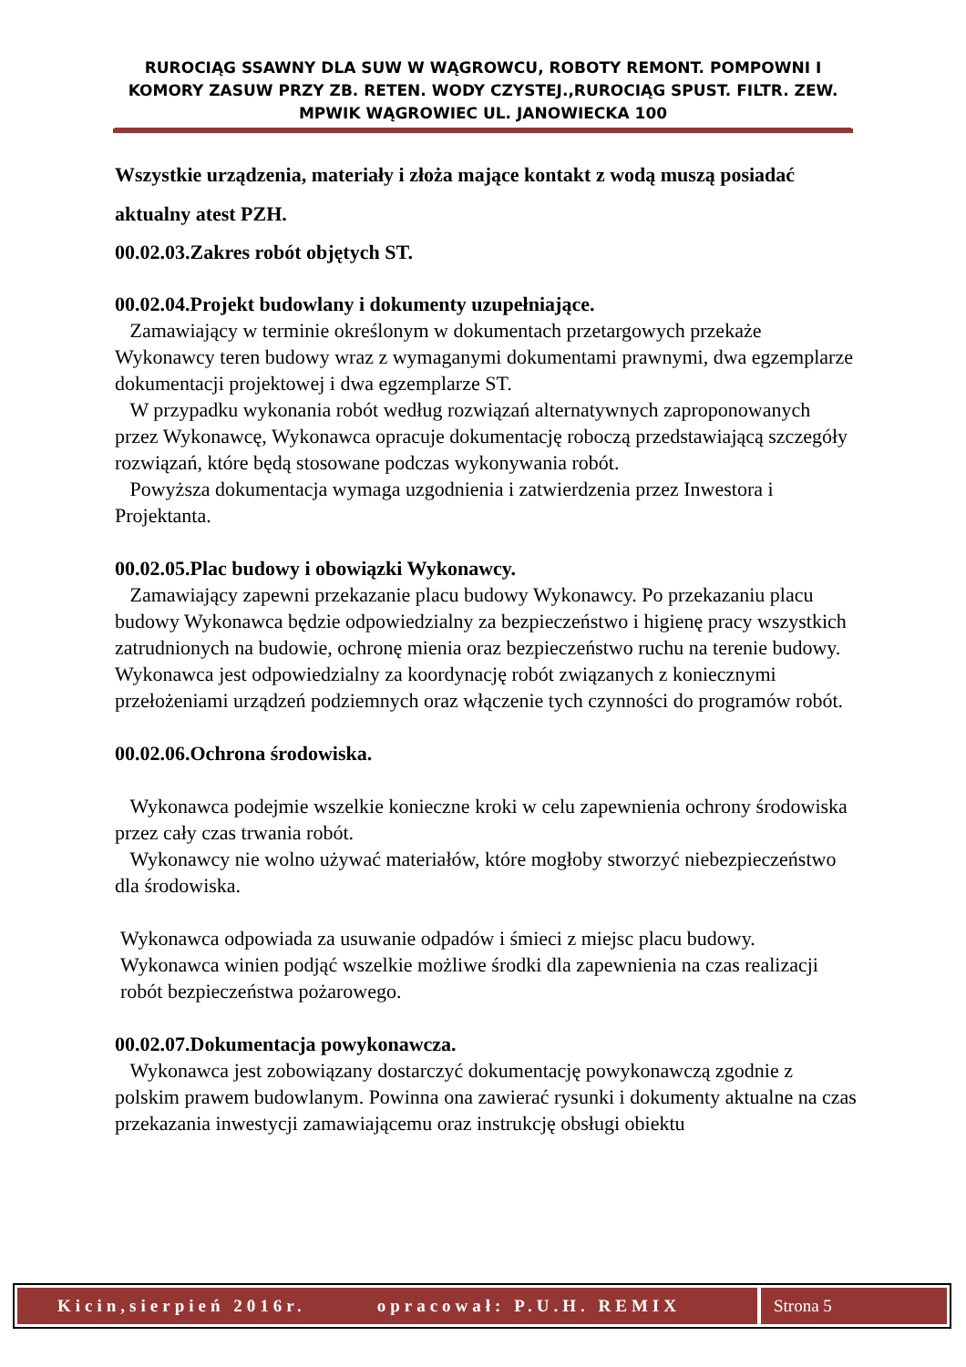RUROCIĄG SSAWNY DLA SUW W WĄGROWCU, ROBOTY REMONT. POMPOWNI I KOMORY ZASUW PRZY ZB. RETEN. WODY CZYSTEJ.,RUROCIĄG SPUST. FILTR. ZEW. MPWIK WĄGROWIEC UL. JANOWIECKA 100
Wszystkie urządzenia, materiały i złoża mające kontakt z wodą muszą posiadać aktualny atest PZH.
00.02.03.Zakres robót objętych ST.
00.02.04.Projekt budowlany i dokumenty uzupełniające.
Zamawiający w terminie określonym w dokumentach przetargowych przekaże Wykonawcy teren budowy wraz z wymaganymi dokumentami prawnymi, dwa egzemplarze dokumentacji projektowej i dwa egzemplarze ST.
W przypadku wykonania robót według rozwiązań alternatywnych zaproponowanych przez Wykonawcę, Wykonawca opracuje dokumentację roboczą przedstawiającą szczegóły rozwiązań, które będą stosowane podczas wykonywania robót.
Powyższa dokumentacja wymaga uzgodnienia i zatwierdzenia przez Inwestora i Projektanta.
00.02.05.Plac budowy i obowiązki Wykonawcy.
Zamawiający zapewni przekazanie placu budowy Wykonawcy. Po przekazaniu placu budowy Wykonawca będzie odpowiedzialny za bezpieczeństwo i higienę pracy wszystkich zatrudnionych na budowie, ochronę mienia oraz bezpieczeństwo ruchu na terenie budowy.
Wykonawca jest odpowiedzialny za koordynację robót związanych z koniecznymi przełożeniami urządzeń podziemnych oraz włączenie tych czynności do programów robót.
00.02.06.Ochrona środowiska.
Wykonawca podejmie wszelkie konieczne kroki w celu zapewnienia ochrony środowiska przez cały czas trwania robót.
Wykonawcy nie wolno używać materiałów, które mogłoby stworzyć niebezpieczeństwo dla środowiska.
Wykonawca odpowiada za usuwanie odpadów i śmieci z miejsc placu budowy. Wykonawca winien podjąć wszelkie możliwe środki dla zapewnienia na czas realizacji robót bezpieczeństwa pożarowego.
00.02.07.Dokumentacja powykonawcza.
Wykonawca jest zobowiązany dostarczyć dokumentację powykonawczą zgodnie z polskim prawem budowlanym. Powinna ona zawierać rysunki i dokumenty aktualne na czas przekazania inwestycji zamawiającemu oraz instrukcję obsługi obiektu
Kicin,sierpień 2016r. opracował: P.U.H. REMIX
Strona 5